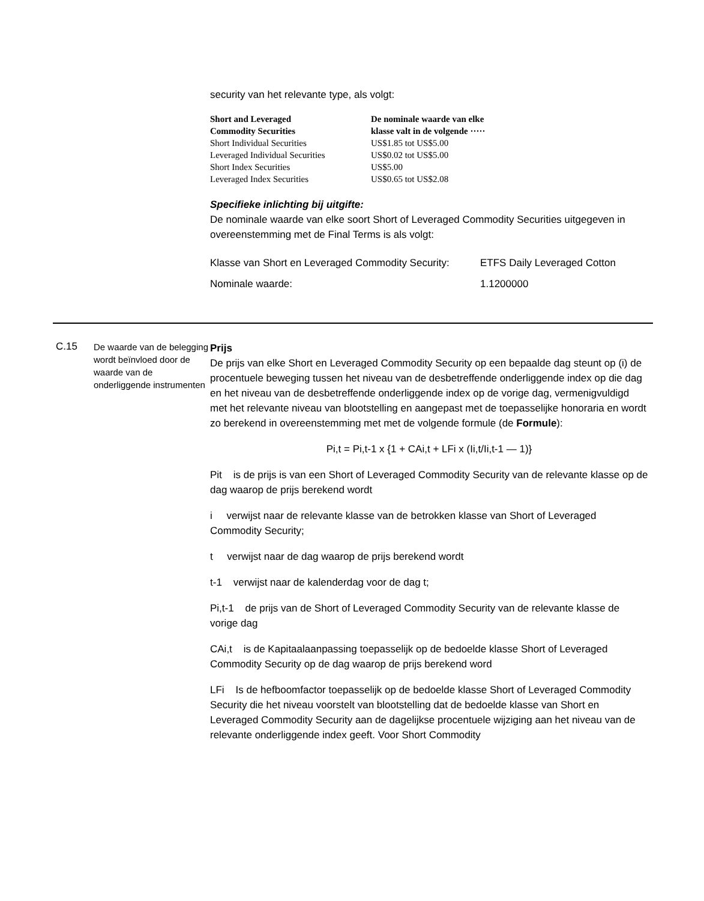security van het relevante type, als volgt:
| Short and Leveraged Commodity Securities | De nominale waarde van elke klasse valt in de volgende ····· |
| --- | --- |
| Short Individual Securities | US$1.85 tot US$5.00 |
| Leveraged Individual Securities | US$0.02 tot US$5.00 |
| Short Index Securities | US$5.00 |
| Leveraged Index Securities | US$0.65 tot US$2.08 |
Specifieke inlichting bij uitgifte:
De nominale waarde van elke soort Short of Leveraged Commodity Securities uitgegeven in overeenstemming met de Final Terms is als volgt:
| Klasse van Short en Leveraged Commodity Security: | ETFS Daily Leveraged Cotton |
| Nominale waarde: | 1.1200000 |
C.15
De waarde van de belegging wordt beïnvloed door de waarde van de onderliggende instrumenten
Prijs
De prijs van elke Short en Leveraged Commodity Security op een bepaalde dag steunt op (i) de procentuele beweging tussen het niveau van de desbetreffende onderliggende index op die dag en het niveau van de desbetreffende onderliggende index op de vorige dag, vermenigvuldigd met het relevante niveau van blootstelling en aangepast met de toepasselijke honoraria en wordt zo berekend in overeenstemming met met de volgende formule (de Formule):
Pi,t = Pi,t-1 x {1 + CAi,t + LFi x (Ii,t/Ii,t-1 — 1)}
Pit is de prijs is van een Short of Leveraged Commodity Security van de relevante klasse op de dag waarop de prijs berekend wordt
i verwijst naar de relevante klasse van de betrokken klasse van Short of Leveraged Commodity Security;
t verwijst naar de dag waarop de prijs berekend wordt
t-1 verwijst naar de kalenderdag voor de dag t;
Pi,t-1 de prijs van de Short of Leveraged Commodity Security van de relevante klasse de vorige dag
CAi,t is de Kapitaalaanpassing toepasselijk op de bedoelde klasse Short of Leveraged Commodity Security op de dag waarop de prijs berekend word
LFi Is de hefboomfactor toepasselijk op de bedoelde klasse Short of Leveraged Commodity Security die het niveau voorstelt van blootstelling dat de bedoelde klasse van Short en Leveraged Commodity Security aan de dagelijkse procentuele wijziging aan het niveau van de relevante onderliggende index geeft. Voor Short Commodity